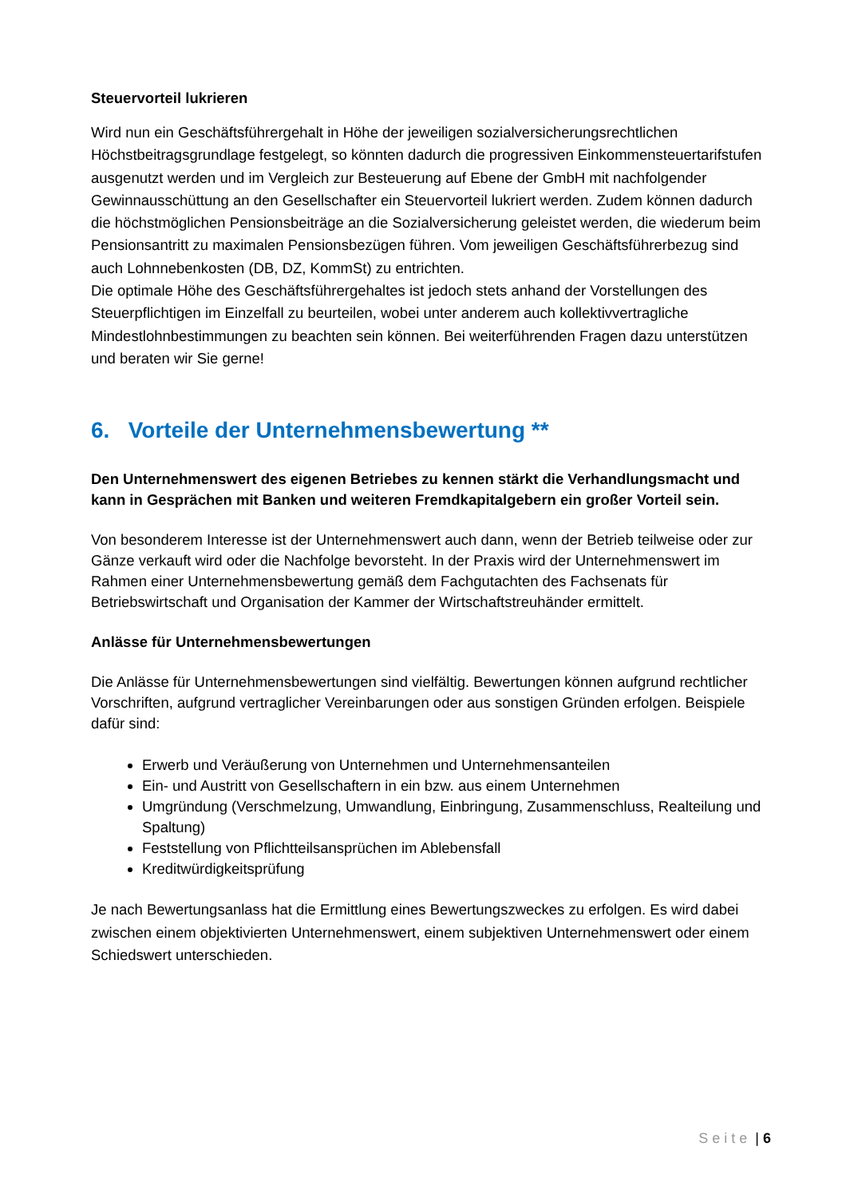Steuervorteil lukrieren
Wird nun ein Geschäftsführergehalt in Höhe der jeweiligen sozialversicherungsrechtlichen Höchstbeitragsgrundlage festgelegt, so könnten dadurch die progressiven Einkommensteuertarifstufen ausgenutzt werden und im Vergleich zur Besteuerung auf Ebene der GmbH mit nachfolgender Gewinnausschüttung an den Gesellschafter ein Steuervorteil lukriert werden. Zudem können dadurch die höchstmöglichen Pensionsbeiträge an die Sozialversicherung geleistet werden, die wiederum beim Pensionsantritt zu maximalen Pensionsbezügen führen. Vom jeweiligen Geschäftsführerbezug sind auch Lohnnebenkosten (DB, DZ, KommSt) zu entrichten.
Die optimale Höhe des Geschäftsführergehaltes ist jedoch stets anhand der Vorstellungen des Steuerpflichtigen im Einzelfall zu beurteilen, wobei unter anderem auch kollektivvertragliche Mindestlohnbestimmungen zu beachten sein können. Bei weiterführenden Fragen dazu unterstützen und beraten wir Sie gerne!
6. Vorteile der Unternehmensbewertung **
Den Unternehmenswert des eigenen Betriebes zu kennen stärkt die Verhandlungsmacht und kann in Gesprächen mit Banken und weiteren Fremdkapitalgebern ein großer Vorteil sein.
Von besonderem Interesse ist der Unternehmenswert auch dann, wenn der Betrieb teilweise oder zur Gänze verkauft wird oder die Nachfolge bevorsteht. In der Praxis wird der Unternehmenswert im Rahmen einer Unternehmensbewertung gemäß dem Fachgutachten des Fachsenats für Betriebswirtschaft und Organisation der Kammer der Wirtschaftstreuhänder ermittelt.
Anlässe für Unternehmensbewertungen
Die Anlässe für Unternehmensbewertungen sind vielfältig. Bewertungen können aufgrund rechtlicher Vorschriften, aufgrund vertraglicher Vereinbarungen oder aus sonstigen Gründen erfolgen. Beispiele dafür sind:
Erwerb und Veräußerung von Unternehmen und Unternehmensanteilen
Ein- und Austritt von Gesellschaftern in ein bzw. aus einem Unternehmen
Umgründung (Verschmelzung, Umwandlung, Einbringung, Zusammenschluss, Realteilung und Spaltung)
Feststellung von Pflichtteilsansprüchen im Ablebensfall
Kreditwürdigkeitsprüfung
Je nach Bewertungsanlass hat die Ermittlung eines Bewertungszweckes zu erfolgen. Es wird dabei zwischen einem objektivierten Unternehmenswert, einem subjektiven Unternehmenswert oder einem Schiedswert unterschieden.
Seite | 6